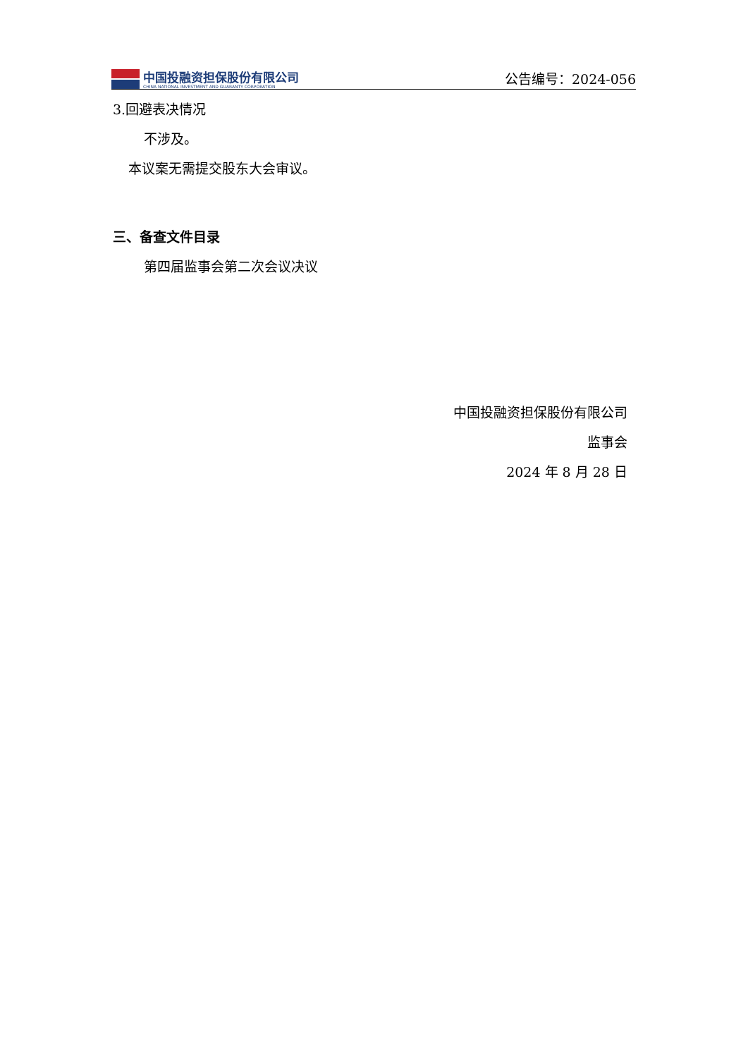中国投融资担保股份有限公司
CHINA NATIONAL INVESTMENT AND GUARANTY CORPORATION
公告编号：2024-056
3.回避表决情况
不涉及。
本议案无需提交股东大会审议。
三、备查文件目录
第四届监事会第二次会议决议
中国投融资担保股份有限公司
监事会
2024 年 8 月 28 日